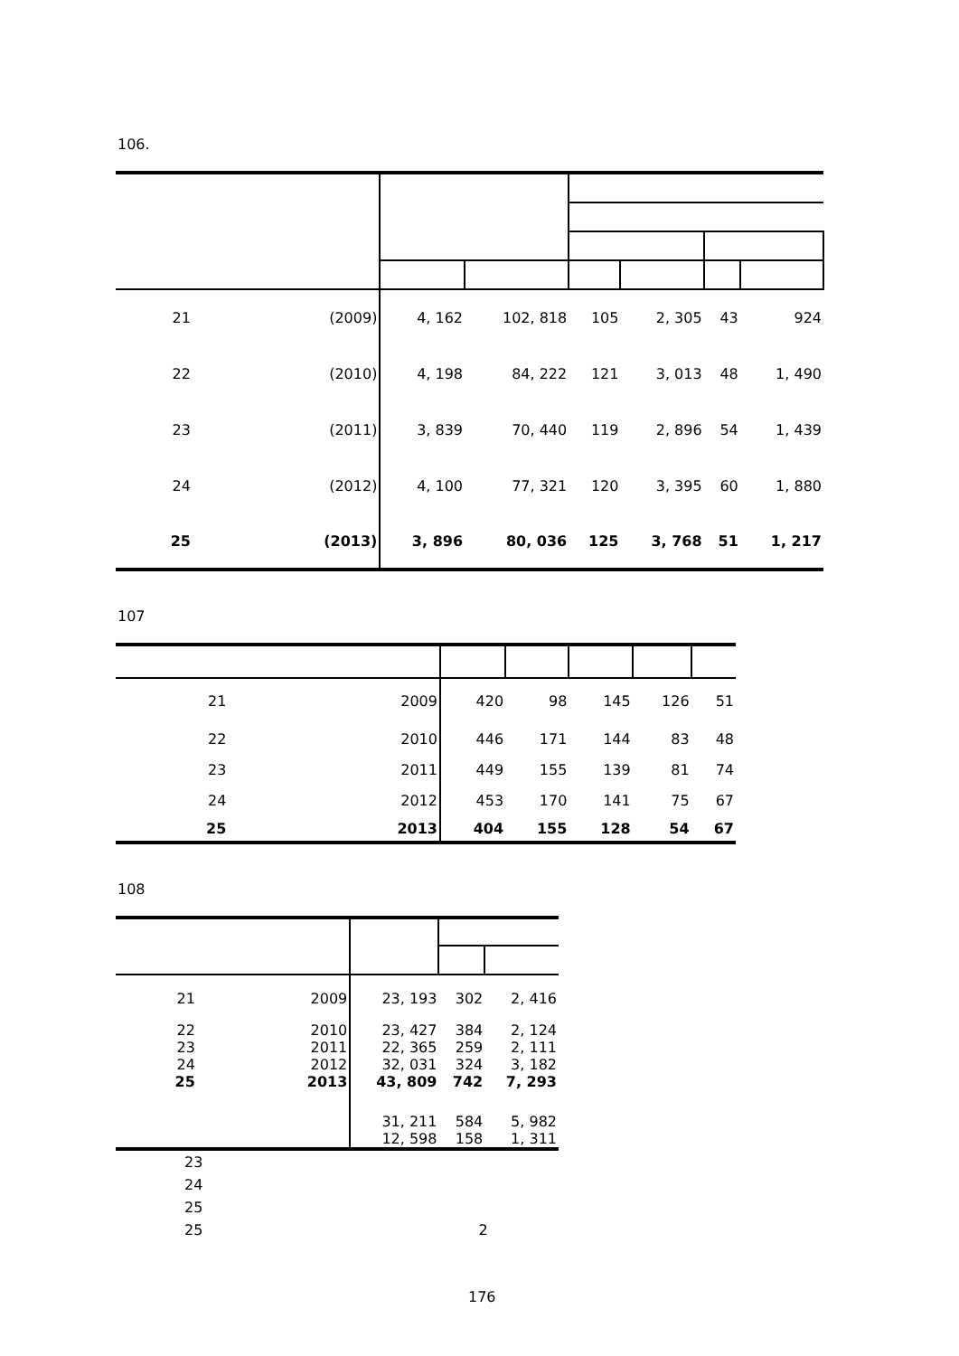106.
| 21 | (2009) | 4, 162 | 102, 818 | 105 | 2, 305 | 43 | 924 |
| 22 | (2010) | 4, 198 | 84, 222 | 121 | 3, 013 | 48 | 1, 490 |
| 23 | (2011) | 3, 839 | 70, 440 | 119 | 2, 896 | 54 | 1, 439 |
| 24 | (2012) | 4, 100 | 77, 321 | 120 | 3, 395 | 60 | 1, 880 |
| 25 | (2013) | 3, 896 | 80, 036 | 125 | 3, 768 | 51 | 1, 217 |
107
| 21 | 2009 | 420 | 98 | 145 | 126 | 51 |
| 22 | 2010 | 446 | 171 | 144 | 83 | 48 |
| 23 | 2011 | 449 | 155 | 139 | 81 | 74 |
| 24 | 2012 | 453 | 170 | 141 | 75 | 67 |
| 25 | 2013 | 404 | 155 | 128 | 54 | 67 |
108
| 21 | 2009 | 23, 193 | 302 | 2, 416 |
| 22 | 2010 | 23, 427 | 384 | 2, 124 |
| 23 | 2011 | 22, 365 | 259 | 2, 111 |
| 24 | 2012 | 32, 031 | 324 | 3, 182 |
| 25 | 2013 | 43, 809 | 742 | 7, 293 |
| | | 31, 211 | 584 | 5, 982 |
| | | 12, 598 | 158 | 1, 311 |
23
24
25
25 2
176